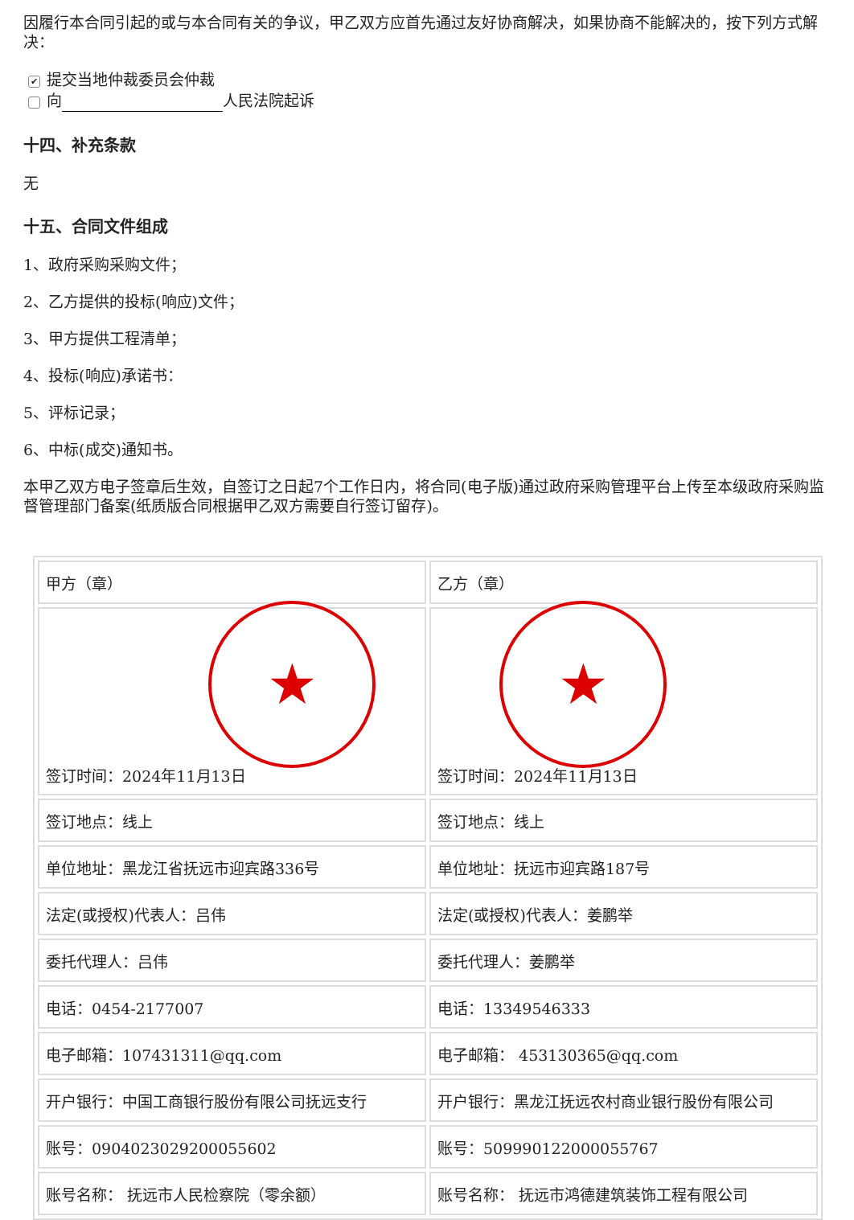因履行本合同引起的或与本合同有关的争议，甲乙双方应首先通过友好协商解决，如果协商不能解决的，按下列方式解决：
✔ 提交当地仲裁委员会仲裁
向 人民法院起诉
十四、补充条款
无
十五、合同文件组成
1、政府采购采购文件；
2、乙方提供的投标(响应)文件；
3、甲方提供工程清单；
4、投标(响应)承诺书：
5、评标记录；
6、中标(成交)通知书。
本甲乙双方电子签章后生效，自签订之日起7个工作日内，将合同(电子版)通过政府采购管理平台上传至本级政府采购监督管理部门备案(纸质版合同根据甲乙双方需要自行签订留存)。
| 甲方（章） | 乙方（章） |
| ★ 签订时间：2024年11月13日 | ★ 签订时间：2024年11月13日 |
| 签订地点：线上 | 签订地点：线上 |
| 单位地址：黑龙江省抚远市迎宾路336号 | 单位地址：抚远市迎宾路187号 |
| 法定(或授权)代表人：吕伟 | 法定(或授权)代表人：姜鹏举 |
| 委托代理人：吕伟 | 委托代理人：姜鹏举 |
| 电话：0454-2177007 | 电话：13349546333 |
| 电子邮箱：107431311@qq.com | 电子邮箱： 453130365@qq.com |
| 开户银行：中国工商银行股份有限公司抚远支行 | 开户银行：黑龙江抚远农村商业银行股份有限公司 |
| 账号：0904023029200055602 | 账号：509990122000055767 |
| 账号名称： 抚远市人民检察院（零余额） | 账号名称： 抚远市鸿德建筑装饰工程有限公司 |